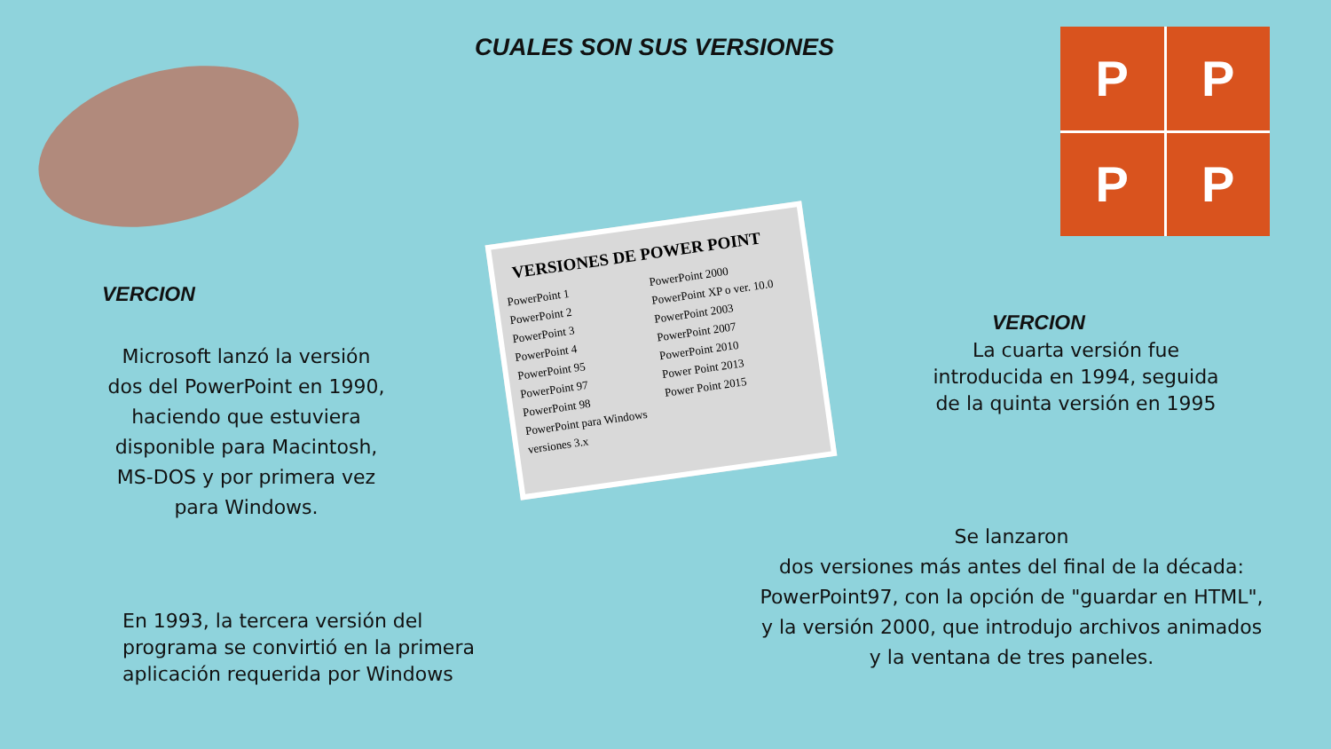P
P
P
P
CUALES SON SUS VERSIONES
VERCION
Microsoft lanzó la versión dos del PowerPoint en 1990, haciendo que estuviera disponible para Macintosh, MS-DOS y por primera vez para Windows.
En 1993, la tercera versión del programa se convirtió en la primera aplicación requerida por Windows
VERSIONES DE POWER POINT
PowerPoint 1
PowerPoint 2
PowerPoint 3
PowerPoint 4
PowerPoint 95
PowerPoint 97
PowerPoint 98
PowerPoint para Windows versiones 3.x
PowerPoint 2000
PowerPoint XP o ver. 10.0
PowerPoint 2003
PowerPoint 2007
PowerPoint 2010
Power Point 2013
Power Point 2015
VERCION
La cuarta versión fue introducida en 1994, seguida de la quinta versión en 1995
Se lanzaron
dos versiones más antes del final de la década: PowerPoint97, con la opción de "guardar en HTML", y la versión 2000, que introdujo archivos animados y la ventana de tres paneles.